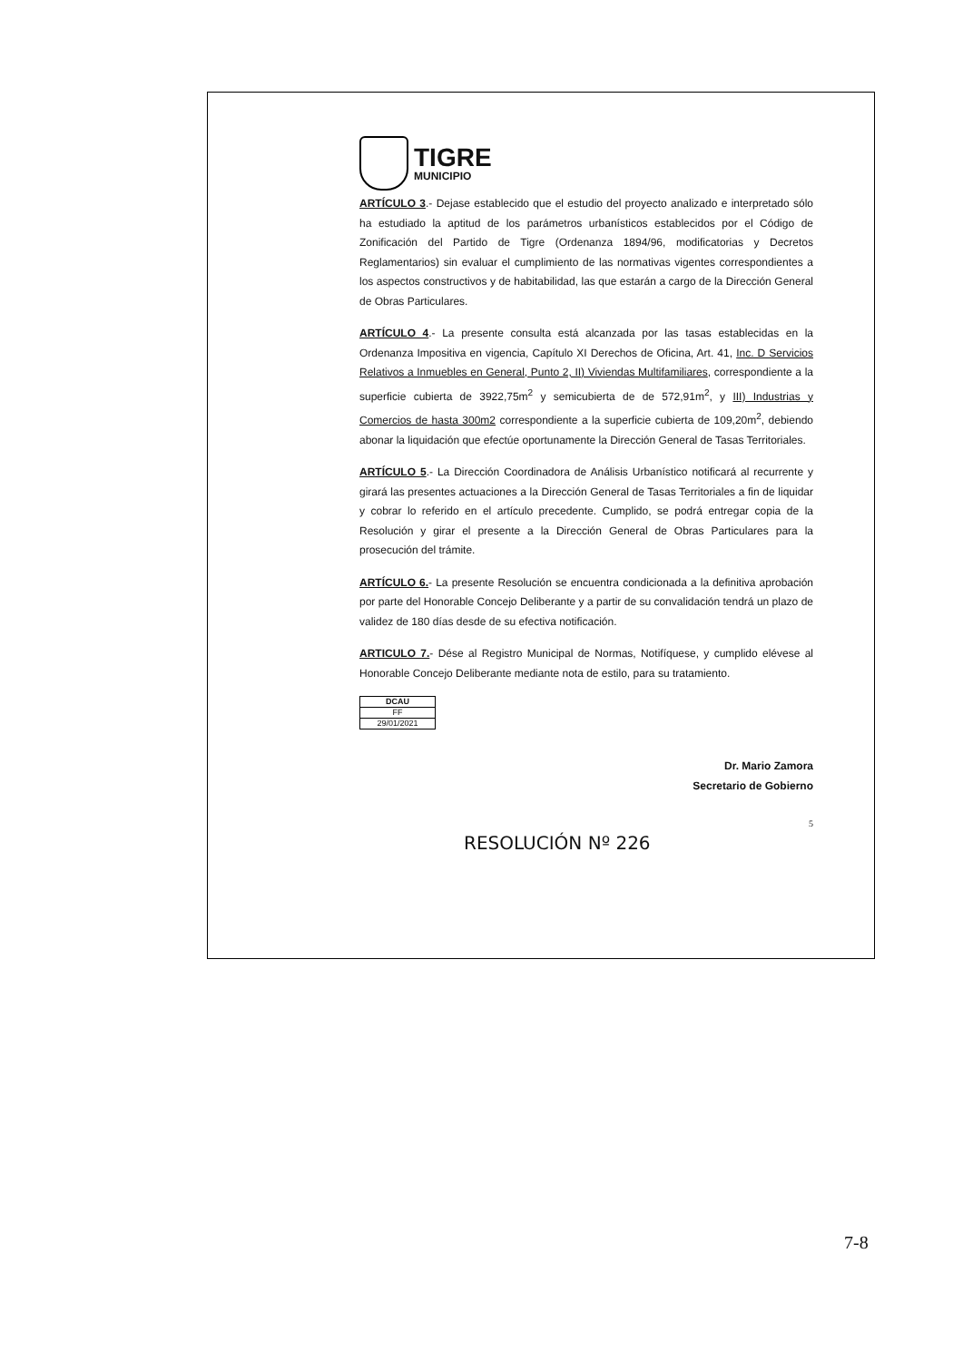TIGRE
MUNICIPIO
ARTÍCULO 3.- Dejase establecido que el estudio del proyecto analizado e interpretado sólo ha estudiado la aptitud de los parámetros urbanísticos establecidos por el Código de Zonificación del Partido de Tigre (Ordenanza 1894/96, modificatorias y Decretos Reglamentarios) sin evaluar el cumplimiento de las normativas vigentes correspondientes a los aspectos constructivos y de habitabilidad, las que estarán a cargo de la Dirección General de Obras Particulares.
ARTÍCULO 4.- La presente consulta está alcanzada por las tasas establecidas en la Ordenanza Impositiva en vigencia, Capítulo XI Derechos de Oficina, Art. 41, Inc. D Servicios Relativos a Inmuebles en General, Punto 2, II) Viviendas Multifamiliares, correspondiente a la superficie cubierta de 3922,75m<sup>2</sup> y semicubierta de de 572,91m<sup>2</sup>, y III) Industrias y Comercios de hasta 300m2 correspondiente a la superficie cubierta de 109,20m<sup>2</sup>, debiendo abonar la liquidación que efectúe oportunamente la Dirección General de Tasas Territoriales.
ARTÍCULO 5.- La Dirección Coordinadora de Análisis Urbanístico notificará al recurrente y girará las presentes actuaciones a la Dirección General de Tasas Territoriales a fin de liquidar y cobrar lo referido en el artículo precedente. Cumplido, se podrá entregar copia de la Resolución y girar el presente a la Dirección General de Obras Particulares para la prosecución del trámite.
ARTÍCULO 6.- La presente Resolución se encuentra condicionada a la definitiva aprobación por parte del Honorable Concejo Deliberante y a partir de su convalidación tendrá un plazo de validez de 180 días desde de su efectiva notificación.
ARTICULO 7.- Dése al Registro Municipal de Normas, Notifíquese, y cumplido elévese al Honorable Concejo Deliberante mediante nota de estilo, para su tratamiento.
| DCAU |
| FF |
| 29/01/2021 |
Dr. Mario Zamora
Secretario de Gobierno
5
RESOLUCIÓN Nº 226
7-8